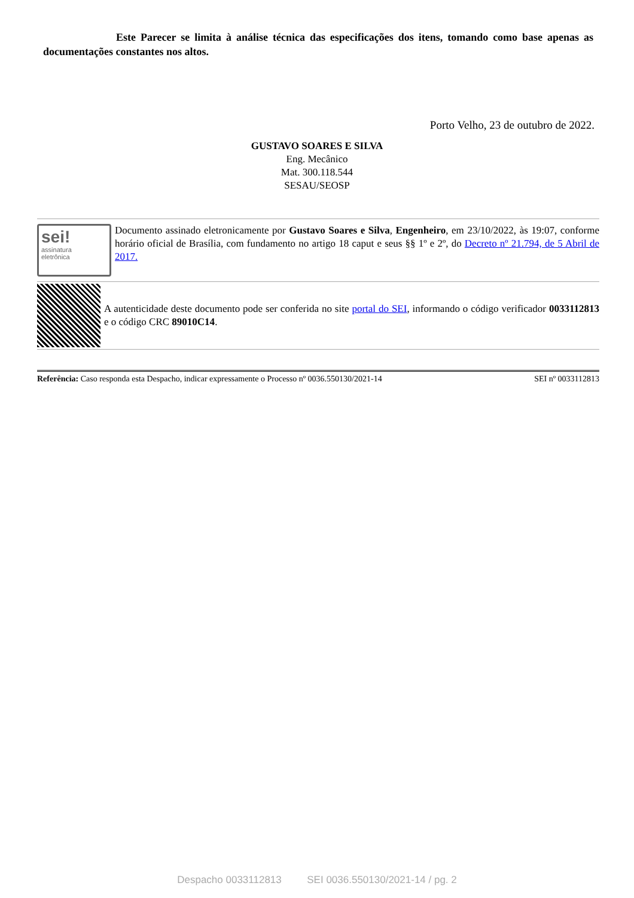Este Parecer se limita à análise técnica das especificações dos itens, tomando como base apenas as documentações constantes nos altos.
Porto Velho, 23 de outubro de 2022.
GUSTAVO SOARES E SILVA
Eng. Mecânico
Mat. 300.118.544
SESAU/SEOSP
sei!
assinatura
eletrônica
Documento assinado eletronicamente por Gustavo Soares e Silva, Engenheiro, em 23/10/2022, às 19:07, conforme horário oficial de Brasília, com fundamento no artigo 18 caput e seus §§ 1º e 2º, do Decreto nº 21.794, de 5 Abril de 2017.
A autenticidade deste documento pode ser conferida no site portal do SEI, informando o código verificador 0033112813 e o código CRC 89010C14.
Referência: Caso responda esta Despacho, indicar expressamente o Processo nº 0036.550130/2021-14 SEI nº 0033112813
Despacho 0033112813 SEI 0036.550130/2021-14 / pg. 2